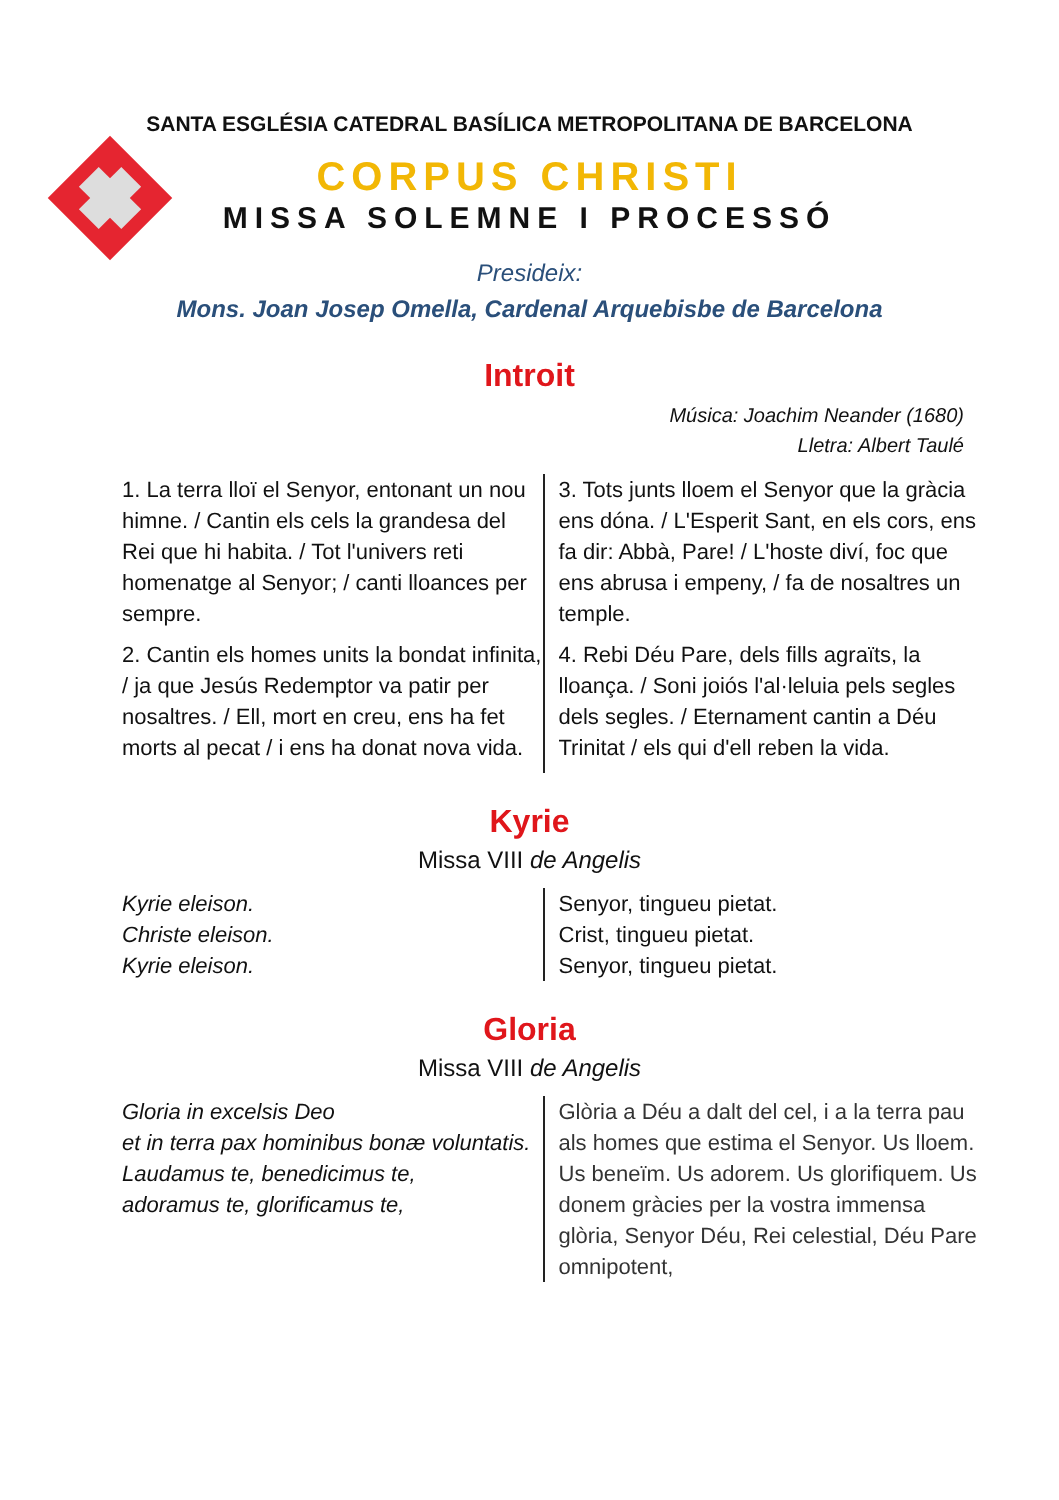SANTA ESGLÉSIA CATEDRAL BASÍLICA METROPOLITANA DE BARCELONA
CORPUS CHRISTI
MISSA SOLEMNE I PROCESSÓ
Presideix:
Mons. Joan Josep Omella, Cardenal Arquebisbe de Barcelona
Introit
Música: Joachim Neander (1680)
Lletra: Albert Taulé
1. La terra lloï el Senyor, entonant un nou himne. / Cantin els cels la grandesa del Rei que hi habita. / Tot l'univers reti homenatge al Senyor; / canti lloances per sempre.
2. Cantin els homes units la bondat infinita, / ja que Jesús Redemptor va patir per nosaltres. / Ell, mort en creu, ens ha fet morts al pecat / i ens ha donat nova vida.
3. Tots junts lloem el Senyor que la gràcia ens dóna. / L'Esperit Sant, en els cors, ens fa dir: Abbà, Pare! / L'hoste diví, foc que ens abrusa i empeny, / fa de nosaltres un temple.
4. Rebi Déu Pare, dels fills agraïts, la lloança. / Soni joiós l'al·leluia pels segles dels segles. / Eternament cantin a Déu Trinitat / els qui d'ell reben la vida.
Kyrie
Missa VIII de Angelis
Kyrie eleison.
Christe eleison.
Kyrie eleison.
Senyor, tingueu pietat.
Crist, tingueu pietat.
Senyor, tingueu pietat.
Gloria
Missa VIII de Angelis
Gloria in excelsis Deo
et in terra pax hominibus bonæ voluntatis.
Laudamus te, benedicimus te,
adoramus te, glorificamus te,
Glòria a Déu a dalt del cel, i a la terra pau als homes que estima el Senyor. Us lloem. Us beneïm. Us adorem. Us glorifiquem. Us donem gràcies per la vostra immensa glòria, Senyor Déu, Rei celestial, Déu Pare omnipotent,